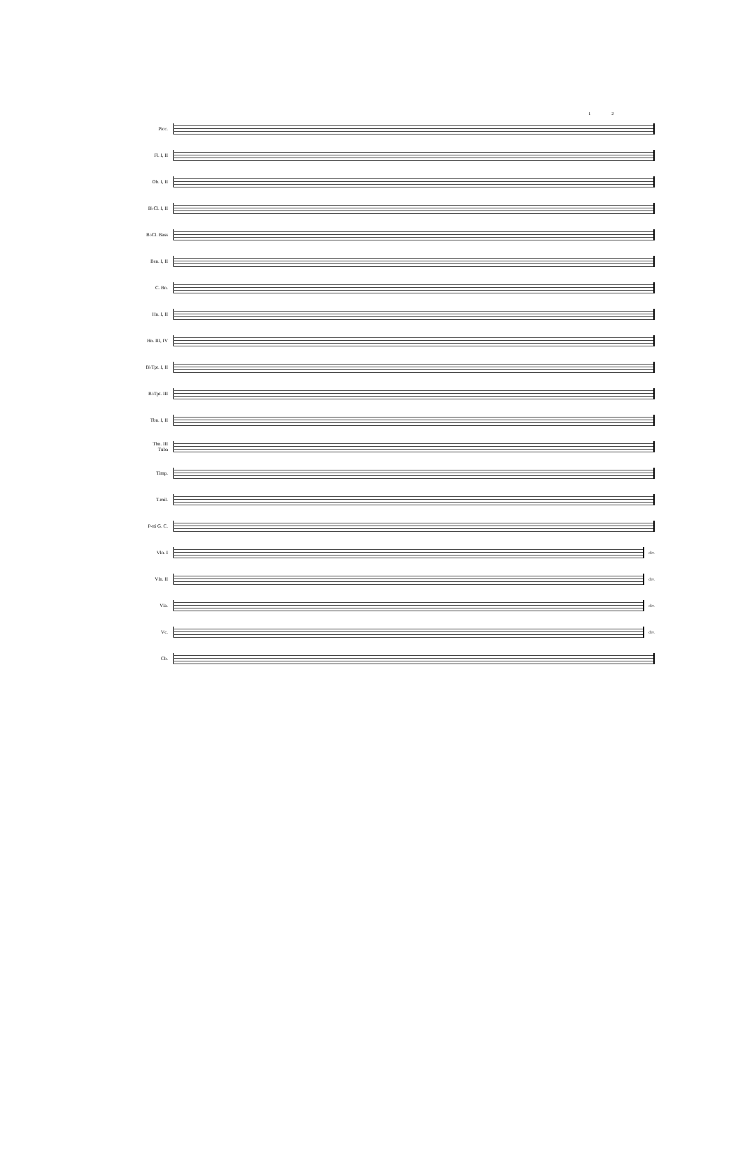1 2
Picc.
Fl. I, II
Ob. I, II
B♭Cl. I, II
B♭Cl. Bass
Bsn. I, II
C. Bn.
Hn. I, II
Hn. III, IV
B♭Tpt. I, II
B♭Tpt. III
Tbn. I, II
Tbn. III Tuba
Timp.
T-mil.
P-tti G. C.
Vln. I
div.
Vln. II
div.
Vla.
div.
Vc.
div.
Cb.